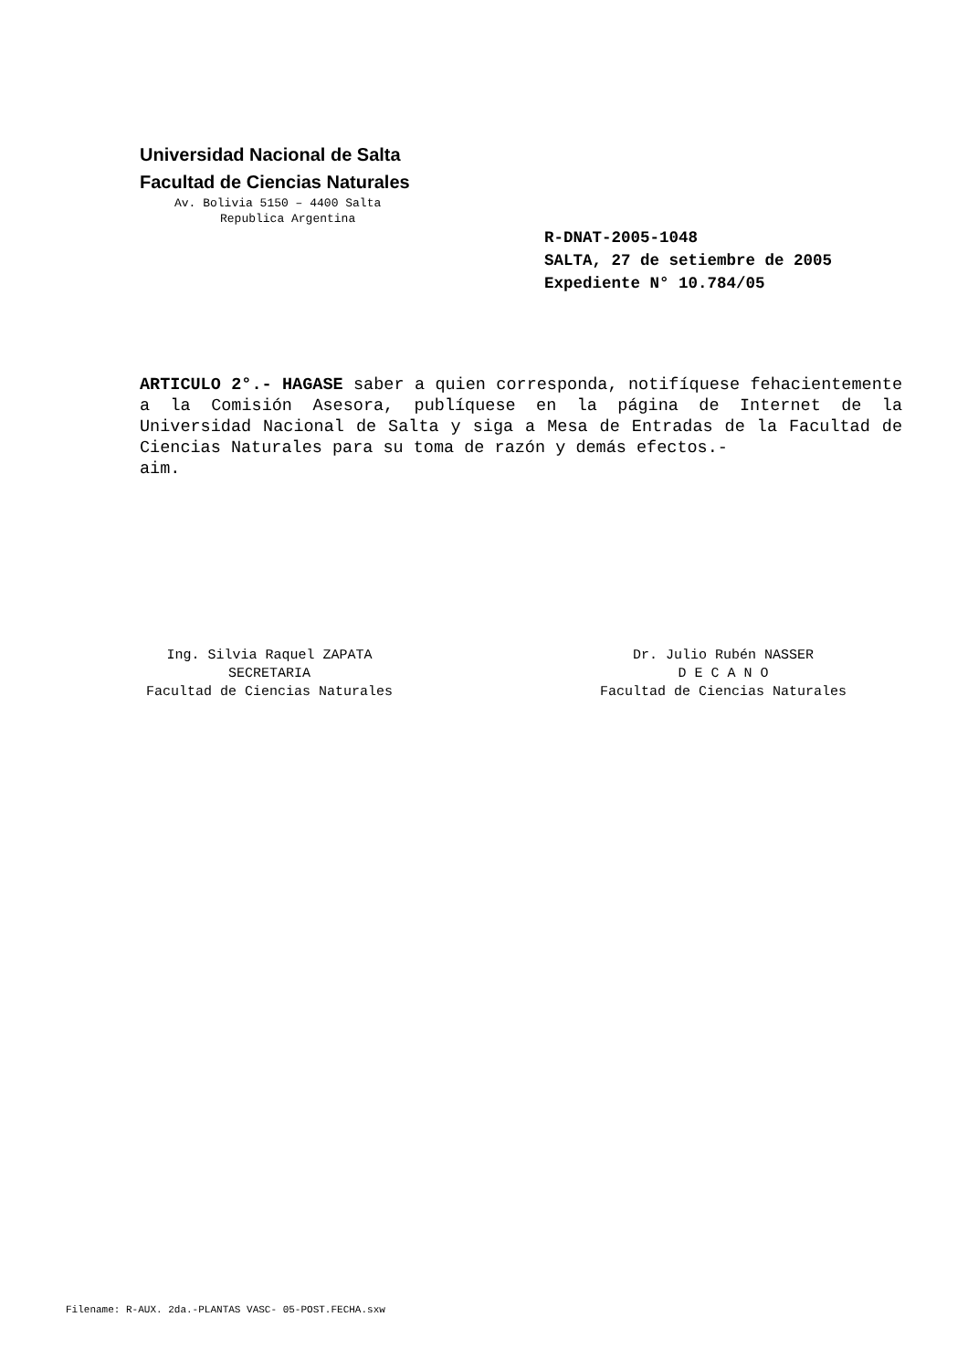Universidad Nacional de Salta
Facultad de Ciencias Naturales
Av. Bolivia 5150 – 4400 Salta
Republica Argentina
R-DNAT-2005-1048
SALTA, 27 de setiembre de 2005
Expediente N° 10.784/05
ARTICULO 2°.- HAGASE saber a quien corresponda, notifíquese fehacientemente a la Comisión Asesora, publíquese en la página de Internet de la Universidad Nacional de Salta y siga a Mesa de Entradas de la Facultad de Ciencias Naturales para su toma de razón y demás efectos.-
aim.
Ing. Silvia Raquel ZAPATA
SECRETARIA
Facultad de Ciencias Naturales
Dr. Julio Rubén NASSER
D E C A N O
Facultad de Ciencias Naturales
Filename: R-AUX. 2da.-PLANTAS VASC- 05-POST.FECHA.sxw